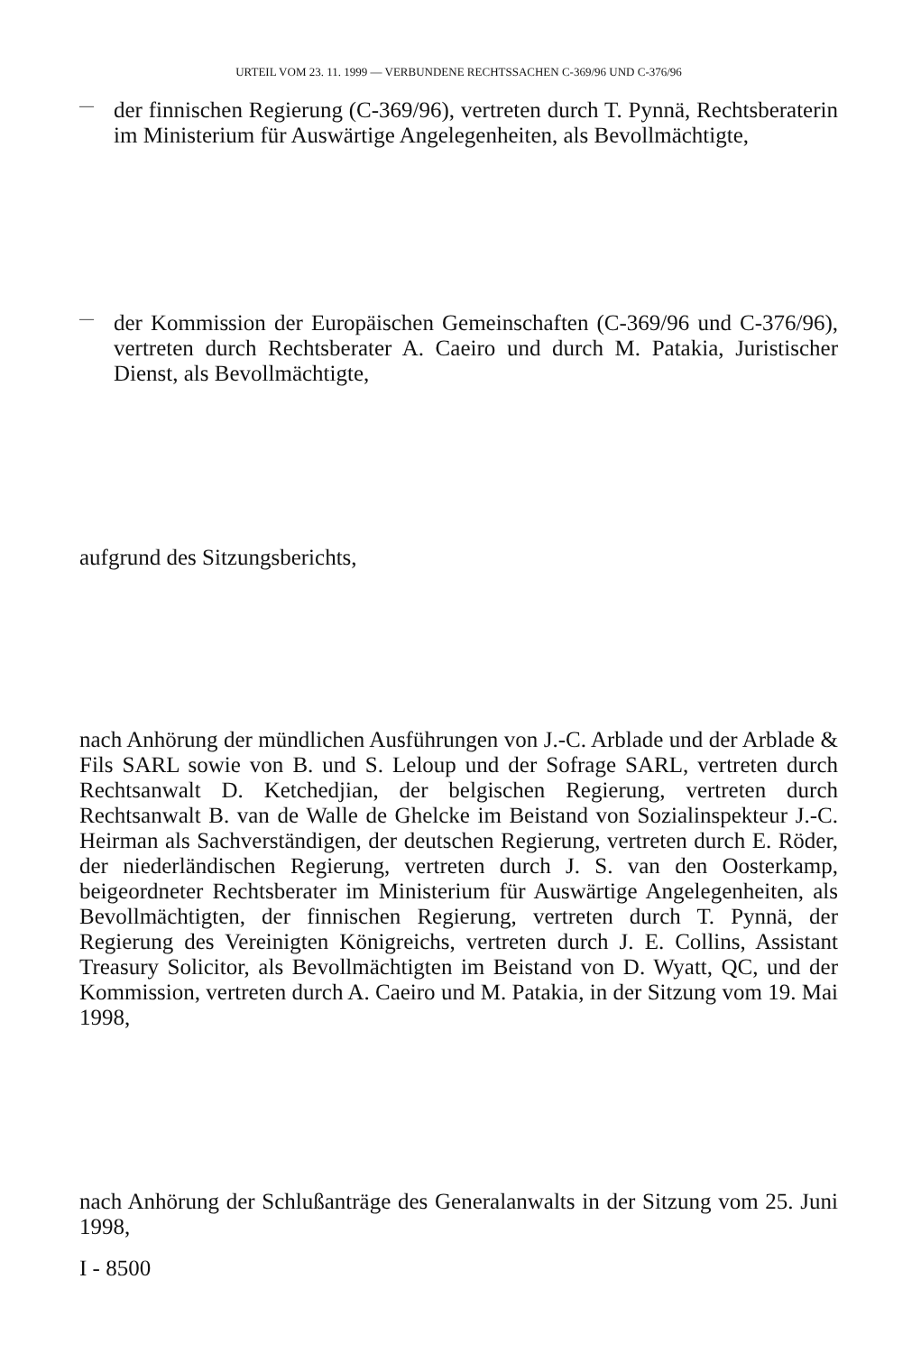URTEIL VOM 23. 11. 1999 — VERBUNDENE RECHTSSACHEN C-369/96 UND C-376/96
—
der finnischen Regierung (C-369/96), vertreten durch T. Pynnä, Rechtsberaterin im Ministerium für Auswärtige Angelegenheiten, als Bevollmächtigte,
—
der Kommission der Europäischen Gemeinschaften (C-369/96 und C-376/96), vertreten durch Rechtsberater A. Caeiro und durch M. Patakia, Juristischer Dienst, als Bevollmächtigte,
aufgrund des Sitzungsberichts,
nach Anhörung der mündlichen Ausführungen von J.-C. Arblade und der Arblade & Fils SARL sowie von B. und S. Leloup und der Sofrage SARL, vertreten durch Rechtsanwalt D. Ketchedjian, der belgischen Regierung, vertreten durch Rechtsanwalt B. van de Walle de Ghelcke im Beistand von Sozialinspekteur J.-C. Heirman als Sachverständigen, der deutschen Regierung, vertreten durch E. Röder, der niederländischen Regierung, vertreten durch J. S. van den Oosterkamp, beigeordneter Rechtsberater im Ministerium für Auswärtige Angelegenheiten, als Bevollmächtigten, der finnischen Regierung, vertreten durch T. Pynnä, der Regierung des Vereinigten Königreichs, vertreten durch J. E. Collins, Assistant Treasury Solicitor, als Bevollmächtigten im Beistand von D. Wyatt, QC, und der Kommission, vertreten durch A. Caeiro und M. Patakia, in der Sitzung vom 19. Mai 1998,
nach Anhörung der Schlußanträge des Generalanwalts in der Sitzung vom 25. Juni 1998,
I - 8500